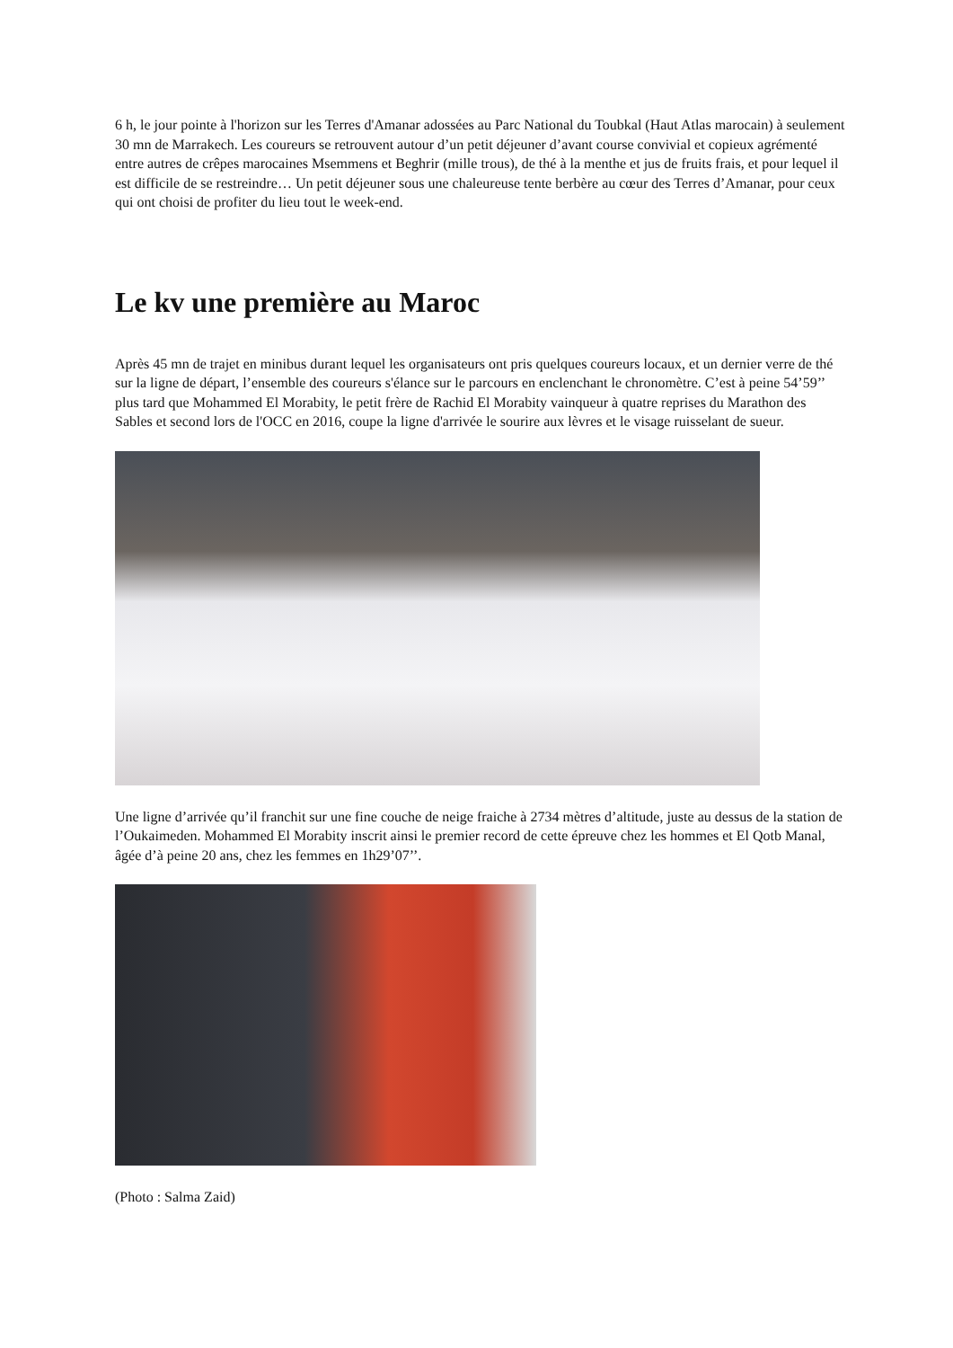6 h, le jour pointe à l'horizon sur les Terres d'Amanar adossées au Parc National du Toubkal (Haut Atlas marocain) à seulement 30 mn de Marrakech. Les coureurs se retrouvent autour d’un petit déjeuner d’avant course convivial et copieux agrémenté entre autres de crêpes marocaines Msemmens et Beghrir (mille trous), de thé à la menthe et jus de fruits frais, et pour lequel il est difficile de se restreindre… Un petit déjeuner sous une chaleureuse tente berbère au cœur des Terres d’Amanar, pour ceux qui ont choisi de profiter du lieu tout le week-end.
Le kv une première au Maroc
Après 45 mn de trajet en minibus durant lequel les organisateurs ont pris quelques coureurs locaux, et un dernier verre de thé sur la ligne de départ, l’ensemble des coureurs s'élance sur le parcours en enclenchant le chronomètre. C’est à peine 54’59’’ plus tard que Mohammed El Morabity, le petit frère de Rachid El Morabity vainqueur à quatre reprises du Marathon des Sables et second lors de l'OCC en 2016, coupe la ligne d'arrivée le sourire aux lèvres et le visage ruisselant de sueur.
Une ligne d’arrivée qu’il franchit sur une fine couche de neige fraiche à 2734 mètres d’altitude, juste au dessus de la station de l’Oukaimeden. Mohammed El Morabity inscrit ainsi le premier record de cette épreuve chez les hommes et El Qotb Manal, âgée d’à peine 20 ans, chez les femmes en 1h29’07’’.
(Photo : Salma Zaid)